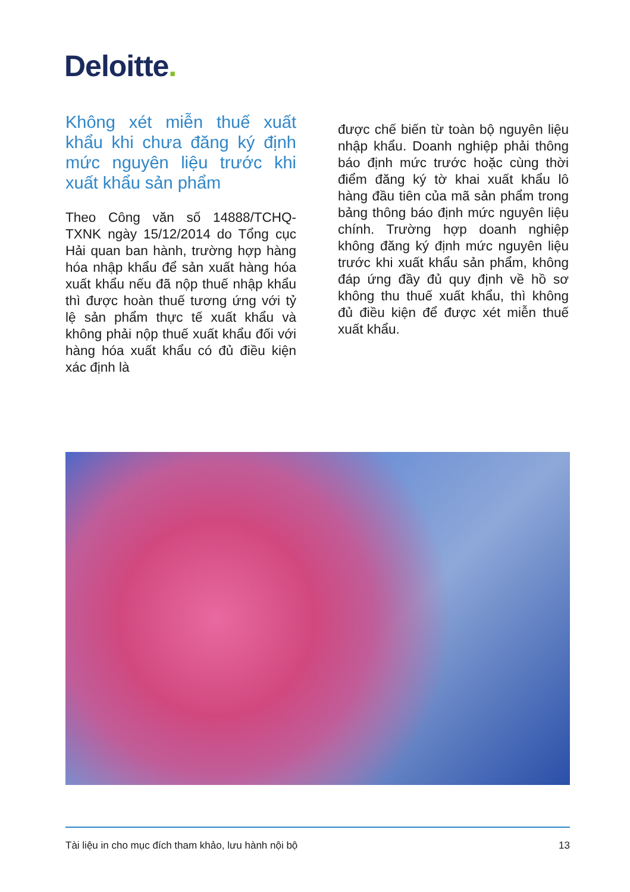Deloitte.
Không xét miễn thuế xuất khẩu khi chưa đăng ký định mức nguyên liệu trước khi xuất khẩu sản phẩm
Theo Công văn số 14888/TCHQ-TXNK ngày 15/12/2014 do Tổng cục Hải quan ban hành, trường hợp hàng hóa nhập khẩu để sản xuất hàng hóa xuất khẩu nếu đã nộp thuế nhập khẩu thì được hoàn thuế tương ứng với tỷ lệ sản phẩm thực tế xuất khẩu và không phải nộp thuế xuất khẩu đối với hàng hóa xuất khẩu có đủ điều kiện xác định là
được chế biến từ toàn bộ nguyên liệu nhập khẩu. Doanh nghiệp phải thông báo định mức trước hoặc cùng thời điểm đăng ký tờ khai xuất khẩu lô hàng đầu tiên của mã sản phẩm trong bảng thông báo định mức nguyên liệu chính. Trường hợp doanh nghiệp không đăng ký định mức nguyên liệu trước khi xuất khẩu sản phẩm, không đáp ứng đầy đủ quy định về hồ sơ không thu thuế xuất khẩu, thì không đủ điều kiện để được xét miễn thuế xuất khẩu.
Tài liệu in cho mục đích tham khảo, lưu hành nội bộ 13